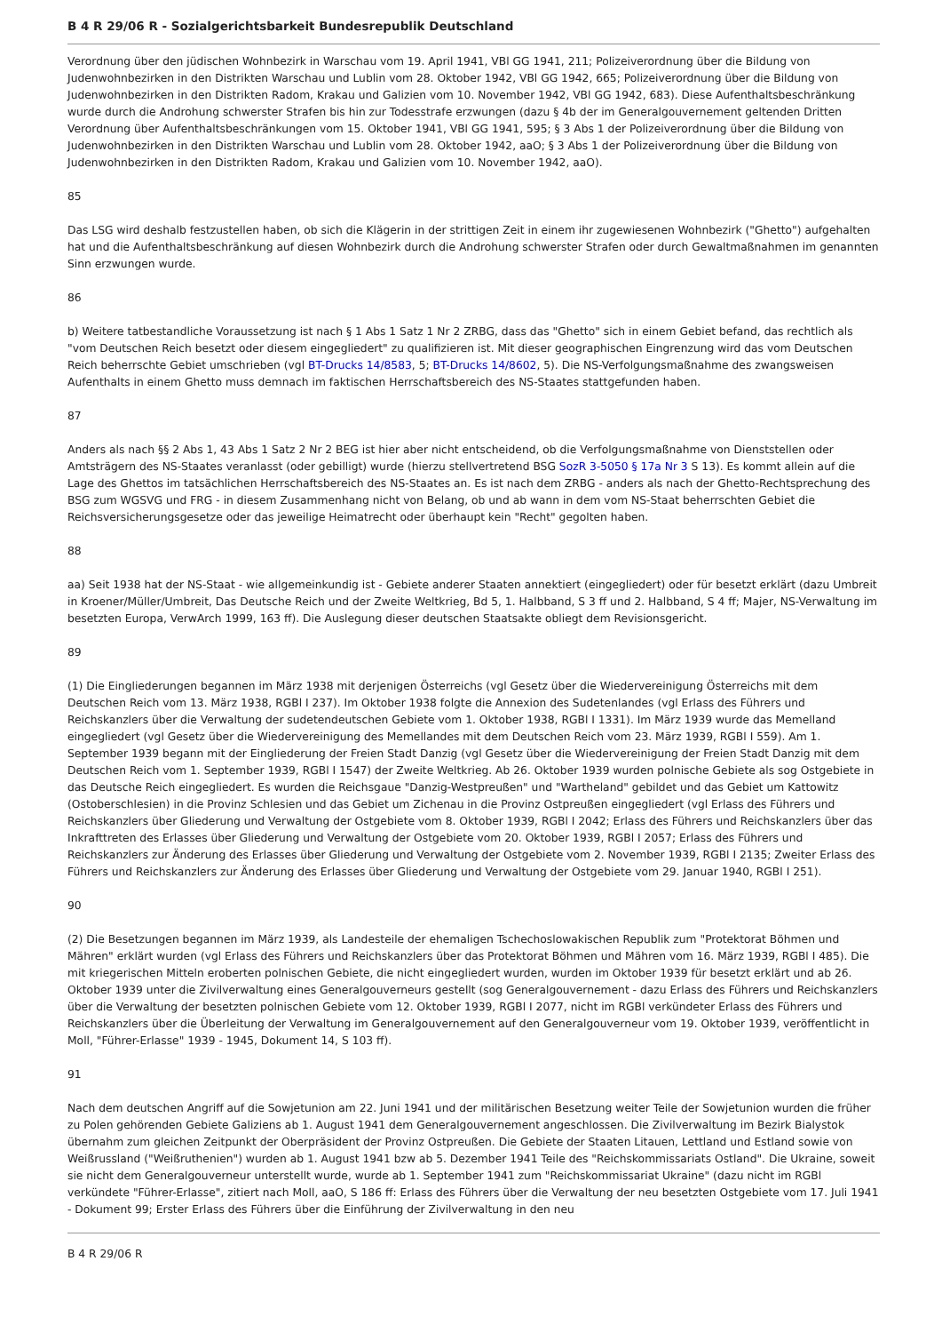B 4 R 29/06 R - Sozialgerichtsbarkeit Bundesrepublik Deutschland
Verordnung über den jüdischen Wohnbezirk in Warschau vom 19. April 1941, VBl GG 1941, 211; Polizeiverordnung über die Bildung von Judenwohnbezirken in den Distrikten Warschau und Lublin vom 28. Oktober 1942, VBl GG 1942, 665; Polizeiverordnung über die Bildung von Judenwohnbezirken in den Distrikten Radom, Krakau und Galizien vom 10. November 1942, VBl GG 1942, 683). Diese Aufenthaltsbeschränkung wurde durch die Androhung schwerster Strafen bis hin zur Todesstrafe erzwungen (dazu § 4b der im Generalgouvernement geltenden Dritten Verordnung über Aufenthaltsbeschränkungen vom 15. Oktober 1941, VBl GG 1941, 595; § 3 Abs 1 der Polizeiverordnung über die Bildung von Judenwohnbezirken in den Distrikten Warschau und Lublin vom 28. Oktober 1942, aaO; § 3 Abs 1 der Polizeiverordnung über die Bildung von Judenwohnbezirken in den Distrikten Radom, Krakau und Galizien vom 10. November 1942, aaO).
85
Das LSG wird deshalb festzustellen haben, ob sich die Klägerin in der strittigen Zeit in einem ihr zugewiesenen Wohnbezirk ("Ghetto") aufgehalten hat und die Aufenthaltsbeschränkung auf diesen Wohnbezirk durch die Androhung schwerster Strafen oder durch Gewaltmaßnahmen im genannten Sinn erzwungen wurde.
86
b) Weitere tatbestandliche Voraussetzung ist nach § 1 Abs 1 Satz 1 Nr 2 ZRBG, dass das "Ghetto" sich in einem Gebiet befand, das rechtlich als "vom Deutschen Reich besetzt oder diesem eingegliedert" zu qualifizieren ist. Mit dieser geographischen Eingrenzung wird das vom Deutschen Reich beherrschte Gebiet umschrieben (vgl BT-Drucks 14/8583, 5; BT-Drucks 14/8602, 5). Die NS-Verfolgungsmaßnahme des zwangsweisen Aufenthalts in einem Ghetto muss demnach im faktischen Herrschaftsbereich des NS-Staates stattgefunden haben.
87
Anders als nach §§ 2 Abs 1, 43 Abs 1 Satz 2 Nr 2 BEG ist hier aber nicht entscheidend, ob die Verfolgungsmaßnahme von Dienststellen oder Amtsträgern des NS-Staates veranlasst (oder gebilligt) wurde (hierzu stellvertretend BSG SozR 3-5050 § 17a Nr 3 S 13). Es kommt allein auf die Lage des Ghettos im tatsächlichen Herrschaftsbereich des NS-Staates an. Es ist nach dem ZRBG - anders als nach der Ghetto-Rechtsprechung des BSG zum WGSVG und FRG - in diesem Zusammenhang nicht von Belang, ob und ab wann in dem vom NS-Staat beherrschten Gebiet die Reichsversicherungsgesetze oder das jeweilige Heimatrecht oder überhaupt kein "Recht" gegolten haben.
88
aa) Seit 1938 hat der NS-Staat - wie allgemeinkundig ist - Gebiete anderer Staaten annektiert (eingegliedert) oder für besetzt erklärt (dazu Umbreit in Kroener/Müller/Umbreit, Das Deutsche Reich und der Zweite Weltkrieg, Bd 5, 1. Halbband, S 3 ff und 2. Halbband, S 4 ff; Majer, NS-Verwaltung im besetzten Europa, VerwArch 1999, 163 ff). Die Auslegung dieser deutschen Staatsakte obliegt dem Revisionsgericht.
89
(1) Die Eingliederungen begannen im März 1938 mit derjenigen Österreichs (vgl Gesetz über die Wiedervereinigung Österreichs mit dem Deutschen Reich vom 13. März 1938, RGBl I 237). Im Oktober 1938 folgte die Annexion des Sudetenlandes (vgl Erlass des Führers und Reichskanzlers über die Verwaltung der sudetendeutschen Gebiete vom 1. Oktober 1938, RGBl I 1331). Im März 1939 wurde das Memelland eingegliedert (vgl Gesetz über die Wiedervereinigung des Memellandes mit dem Deutschen Reich vom 23. März 1939, RGBl I 559). Am 1. September 1939 begann mit der Eingliederung der Freien Stadt Danzig (vgl Gesetz über die Wiedervereinigung der Freien Stadt Danzig mit dem Deutschen Reich vom 1. September 1939, RGBl I 1547) der Zweite Weltkrieg. Ab 26. Oktober 1939 wurden polnische Gebiete als sog Ostgebiete in das Deutsche Reich eingegliedert. Es wurden die Reichsgaue "Danzig-Westpreußen" und "Wartheland" gebildet und das Gebiet um Kattowitz (Ostoberschlesien) in die Provinz Schlesien und das Gebiet um Zichenau in die Provinz Ostpreußen eingegliedert (vgl Erlass des Führers und Reichskanzlers über Gliederung und Verwaltung der Ostgebiete vom 8. Oktober 1939, RGBl I 2042; Erlass des Führers und Reichskanzlers über das Inkrafttreten des Erlasses über Gliederung und Verwaltung der Ostgebiete vom 20. Oktober 1939, RGBl I 2057; Erlass des Führers und Reichskanzlers zur Änderung des Erlasses über Gliederung und Verwaltung der Ostgebiete vom 2. November 1939, RGBl I 2135; Zweiter Erlass des Führers und Reichskanzlers zur Änderung des Erlasses über Gliederung und Verwaltung der Ostgebiete vom 29. Januar 1940, RGBl I 251).
90
(2) Die Besetzungen begannen im März 1939, als Landesteile der ehemaligen Tschechoslowakischen Republik zum "Protektorat Böhmen und Mähren" erklärt wurden (vgl Erlass des Führers und Reichskanzlers über das Protektorat Böhmen und Mähren vom 16. März 1939, RGBl I 485). Die mit kriegerischen Mitteln eroberten polnischen Gebiete, die nicht eingegliedert wurden, wurden im Oktober 1939 für besetzt erklärt und ab 26. Oktober 1939 unter die Zivilverwaltung eines Generalgouverneurs gestellt (sog Generalgouvernement - dazu Erlass des Führers und Reichskanzlers über die Verwaltung der besetzten polnischen Gebiete vom 12. Oktober 1939, RGBl I 2077, nicht im RGBl verkündeter Erlass des Führers und Reichskanzlers über die Überleitung der Verwaltung im Generalgouvernement auf den Generalgouverneur vom 19. Oktober 1939, veröffentlicht in Moll, "Führer-Erlasse" 1939 - 1945, Dokument 14, S 103 ff).
91
Nach dem deutschen Angriff auf die Sowjetunion am 22. Juni 1941 und der militärischen Besetzung weiter Teile der Sowjetunion wurden die früher zu Polen gehörenden Gebiete Galiziens ab 1. August 1941 dem Generalgouvernement angeschlossen. Die Zivilverwaltung im Bezirk Bialystok übernahm zum gleichen Zeitpunkt der Oberpräsident der Provinz Ostpreußen. Die Gebiete der Staaten Litauen, Lettland und Estland sowie von Weißrussland ("Weißruthenien") wurden ab 1. August 1941 bzw ab 5. Dezember 1941 Teile des "Reichskommissariats Ostland". Die Ukraine, soweit sie nicht dem Generalgouverneur unterstellt wurde, wurde ab 1. September 1941 zum "Reichskommissariat Ukraine" (dazu nicht im RGBl verkündete "Führer-Erlasse", zitiert nach Moll, aaO, S 186 ff: Erlass des Führers über die Verwaltung der neu besetzten Ostgebiete vom 17. Juli 1941 - Dokument 99; Erster Erlass des Führers über die Einführung der Zivilverwaltung in den neu
B 4 R 29/06 R